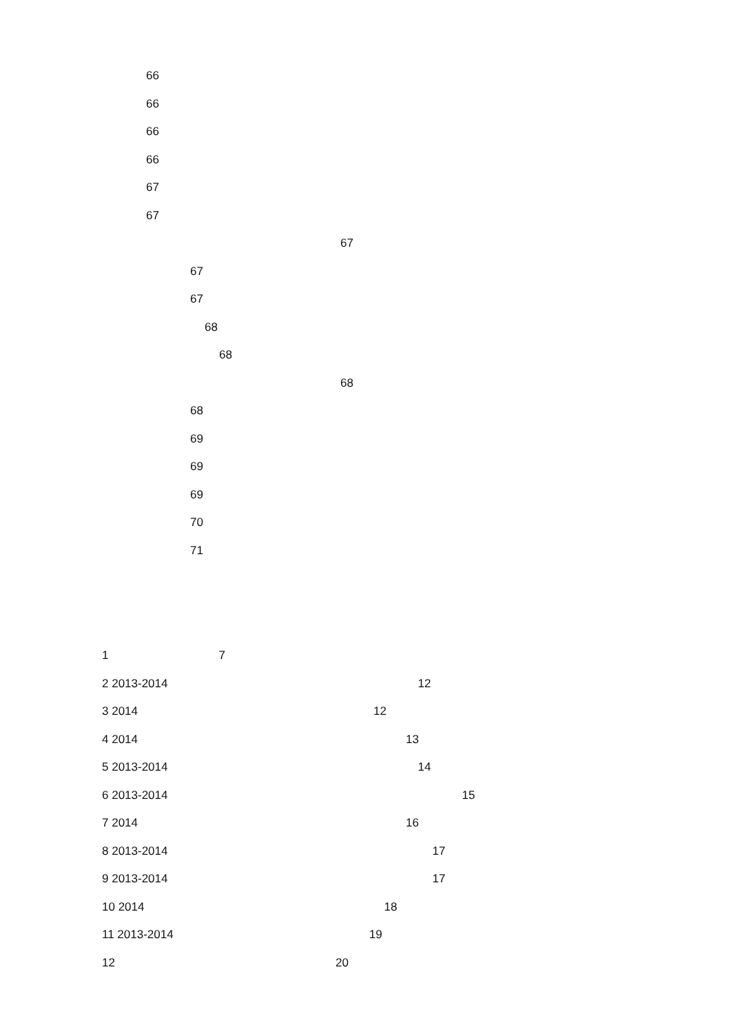66
66
66
66
67
67
67
67
67
68
68
68
68
69
69
69
70
71
1 7
2 2013-2014 12
3 2014 12
4 2014 13
5 2013-2014 14
6 2013-2014 15
7 2014 16
8 2013-2014 17
9 2013-2014 17
10 2014 18
11 2013-2014 19
12 20